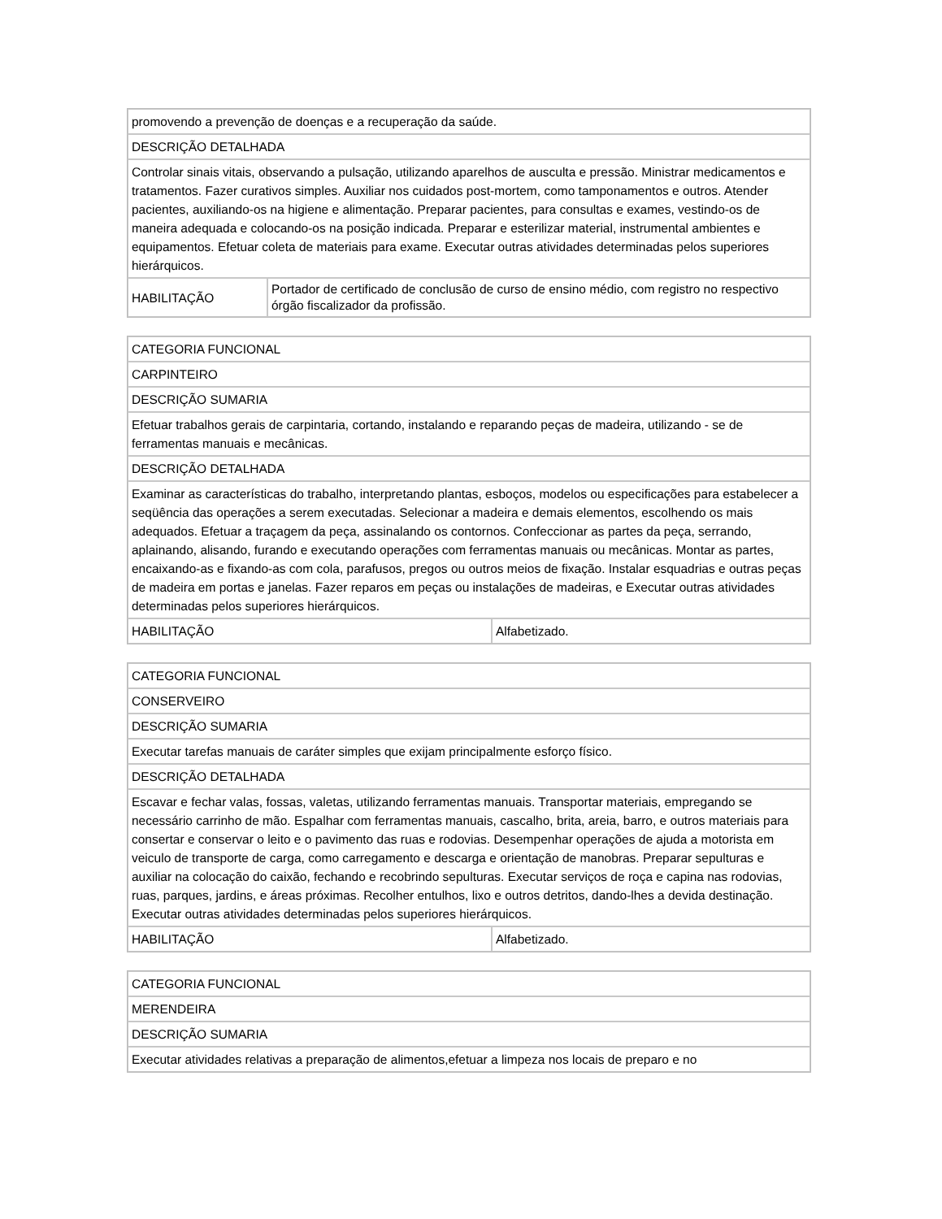| promovendo a prevenção de doenças e a recuperação da saúde. | |
| DESCRIÇÃO DETALHADA | |
| Controlar sinais vitais, observando a pulsação, utilizando aparelhos de ausculta e pressão. Ministrar medicamentos e tratamentos. Fazer curativos simples. Auxiliar nos cuidados post-mortem, como tamponamentos e outros. Atender pacientes, auxiliando-os na higiene e alimentação. Preparar pacientes, para consultas e exames, vestindo-os de maneira adequada e colocando-os na posição indicada. Preparar e esterilizar material, instrumental ambientes e equipamentos. Efetuar coleta de materiais para exame. Executar outras atividades determinadas pelos superiores hierárquicos. | |
| HABILITAÇÃO | Portador de certificado de conclusão de curso de ensino médio, com registro no respectivo órgão fiscalizador da profissão. |
| CATEGORIA FUNCIONAL | |
| CARPINTEIRO | |
| DESCRIÇÃO SUMARIA | |
| Efetuar trabalhos gerais de carpintaria, cortando, instalando e reparando peças de madeira, utilizando - se de ferramentas manuais e mecânicas. | |
| DESCRIÇÃO DETALHADA | |
| Examinar as características do trabalho, interpretando plantas, esboços, modelos ou especificações para estabelecer a seqüência das operações a serem executadas. Selecionar a madeira e demais elementos, escolhendo os mais adequados. Efetuar a traçagem da peça, assinalando os contornos. Confeccionar as partes da peça, serrando, aplainando, alisando, furando e executando operações com ferramentas manuais ou mecânicas. Montar as partes, encaixando-as e fixando-as com cola, parafusos, pregos ou outros meios de fixação. Instalar esquadrias e outras peças de madeira em portas e janelas. Fazer reparos em peças ou instalações de madeiras, e Executar outras atividades determinadas pelos superiores hierárquicos. | |
| HABILITAÇÃO | Alfabetizado. |
| CATEGORIA FUNCIONAL | |
| CONSERVEIRO | |
| DESCRIÇÃO SUMARIA | |
| Executar tarefas manuais de caráter simples que exijam principalmente esforço físico. | |
| DESCRIÇÃO DETALHADA | |
| Escavar e fechar valas, fossas, valetas, utilizando ferramentas manuais. Transportar materiais, empregando se necessário carrinho de mão. Espalhar com ferramentas manuais, cascalho, brita, areia, barro, e outros materiais para consertar e conservar o leito e o pavimento das ruas e rodovias. Desempenhar operações de ajuda a motorista em veiculo de transporte de carga, como carregamento e descarga e orientação de manobras. Preparar sepulturas e auxiliar na colocação do caixão, fechando e recobrindo sepulturas. Executar serviços de roça e capina nas rodovias, ruas, parques, jardins, e áreas próximas. Recolher entulhos, lixo e outros detritos, dando-lhes a devida destinação. Executar outras atividades determinadas pelos superiores hierárquicos. | |
| HABILITAÇÃO | Alfabetizado. |
| CATEGORIA FUNCIONAL |
| MERENDEIRA |
| DESCRIÇÃO SUMARIA |
| Executar atividades relativas a preparação de alimentos,efetuar a limpeza nos locais de preparo e no |